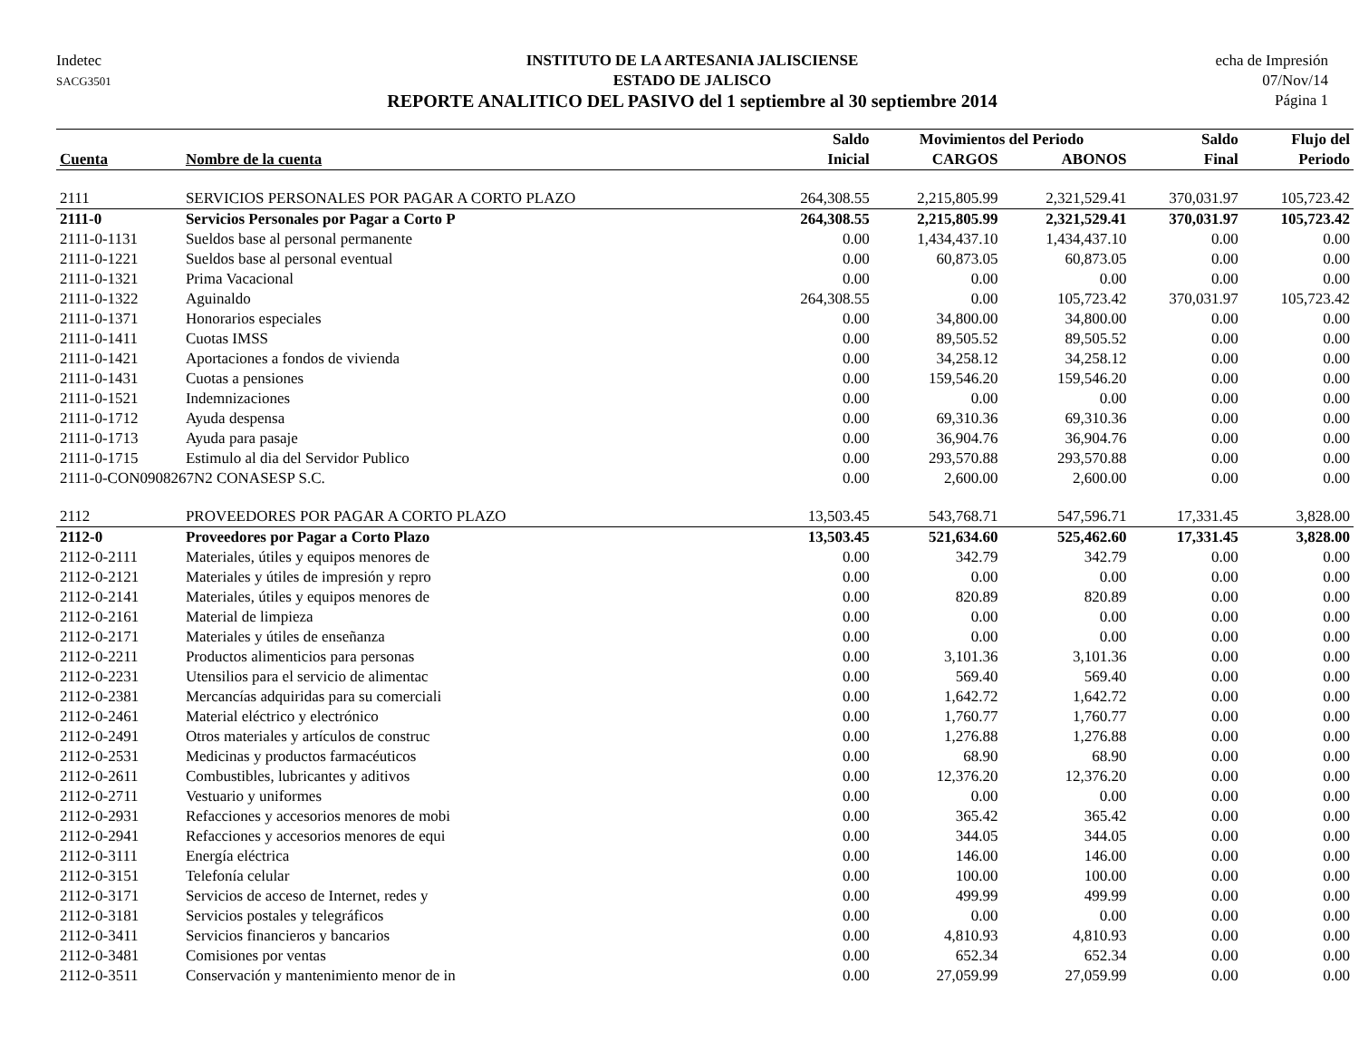Indetec
SACG3501
INSTITUTO DE LA ARTESANIA JALISCIENSE
ESTADO DE JALISCO
REPORTE ANALITICO DEL PASIVO del 1 septiembre al 30 septiembre 2014
echa de Impresión
07/Nov/14
Página 1
| | | Saldo | Movimientos del Periodo | | Saldo | Flujo del |
| --- | --- | --- | --- | --- | --- | --- |
| Cuenta | Nombre de la cuenta | Inicial | CARGOS | ABONOS | Final | Periodo |
| 2111 | SERVICIOS PERSONALES POR PAGAR A CORTO PLAZO | 264,308.55 | 2,215,805.99 | 2,321,529.41 | 370,031.97 | 105,723.42 |
| 2111-0 | Servicios Personales por Pagar a Corto P | 264,308.55 | 2,215,805.99 | 2,321,529.41 | 370,031.97 | 105,723.42 |
| 2111-0-1131 | Sueldos base al personal permanente | 0.00 | 1,434,437.10 | 1,434,437.10 | 0.00 | 0.00 |
| 2111-0-1221 | Sueldos base al personal eventual | 0.00 | 60,873.05 | 60,873.05 | 0.00 | 0.00 |
| 2111-0-1321 | Prima Vacacional | 0.00 | 0.00 | 0.00 | 0.00 | 0.00 |
| 2111-0-1322 | Aguinaldo | 264,308.55 | 0.00 | 105,723.42 | 370,031.97 | 105,723.42 |
| 2111-0-1371 | Honorarios especiales | 0.00 | 34,800.00 | 34,800.00 | 0.00 | 0.00 |
| 2111-0-1411 | Cuotas IMSS | 0.00 | 89,505.52 | 89,505.52 | 0.00 | 0.00 |
| 2111-0-1421 | Aportaciones a fondos de vivienda | 0.00 | 34,258.12 | 34,258.12 | 0.00 | 0.00 |
| 2111-0-1431 | Cuotas a pensiones | 0.00 | 159,546.20 | 159,546.20 | 0.00 | 0.00 |
| 2111-0-1521 | Indemnizaciones | 0.00 | 0.00 | 0.00 | 0.00 | 0.00 |
| 2111-0-1712 | Ayuda despensa | 0.00 | 69,310.36 | 69,310.36 | 0.00 | 0.00 |
| 2111-0-1713 | Ayuda para pasaje | 0.00 | 36,904.76 | 36,904.76 | 0.00 | 0.00 |
| 2111-0-1715 | Estimulo al dia del Servidor Publico | 0.00 | 293,570.88 | 293,570.88 | 0.00 | 0.00 |
| 2111-0-CON0908267N2 CONASESP S.C. | | 0.00 | 2,600.00 | 2,600.00 | 0.00 | 0.00 |
| 2112 | PROVEEDORES POR PAGAR A CORTO PLAZO | 13,503.45 | 543,768.71 | 547,596.71 | 17,331.45 | 3,828.00 |
| 2112-0 | Proveedores por Pagar a Corto Plazo | 13,503.45 | 521,634.60 | 525,462.60 | 17,331.45 | 3,828.00 |
| 2112-0-2111 | Materiales, útiles y equipos menores de | 0.00 | 342.79 | 342.79 | 0.00 | 0.00 |
| 2112-0-2121 | Materiales y útiles de impresión y repro | 0.00 | 0.00 | 0.00 | 0.00 | 0.00 |
| 2112-0-2141 | Materiales, útiles y equipos menores de | 0.00 | 820.89 | 820.89 | 0.00 | 0.00 |
| 2112-0-2161 | Material de limpieza | 0.00 | 0.00 | 0.00 | 0.00 | 0.00 |
| 2112-0-2171 | Materiales y útiles de enseñanza | 0.00 | 0.00 | 0.00 | 0.00 | 0.00 |
| 2112-0-2211 | Productos alimenticios para personas | 0.00 | 3,101.36 | 3,101.36 | 0.00 | 0.00 |
| 2112-0-2231 | Utensilios para el servicio de alimentac | 0.00 | 569.40 | 569.40 | 0.00 | 0.00 |
| 2112-0-2381 | Mercancías adquiridas para su comerciali | 0.00 | 1,642.72 | 1,642.72 | 0.00 | 0.00 |
| 2112-0-2461 | Material eléctrico y electrónico | 0.00 | 1,760.77 | 1,760.77 | 0.00 | 0.00 |
| 2112-0-2491 | Otros materiales y artículos de construc | 0.00 | 1,276.88 | 1,276.88 | 0.00 | 0.00 |
| 2112-0-2531 | Medicinas y productos farmacéuticos | 0.00 | 68.90 | 68.90 | 0.00 | 0.00 |
| 2112-0-2611 | Combustibles, lubricantes y aditivos | 0.00 | 12,376.20 | 12,376.20 | 0.00 | 0.00 |
| 2112-0-2711 | Vestuario y uniformes | 0.00 | 0.00 | 0.00 | 0.00 | 0.00 |
| 2112-0-2931 | Refacciones y accesorios menores de mobi | 0.00 | 365.42 | 365.42 | 0.00 | 0.00 |
| 2112-0-2941 | Refacciones y accesorios menores de equi | 0.00 | 344.05 | 344.05 | 0.00 | 0.00 |
| 2112-0-3111 | Energía eléctrica | 0.00 | 146.00 | 146.00 | 0.00 | 0.00 |
| 2112-0-3151 | Telefonía celular | 0.00 | 100.00 | 100.00 | 0.00 | 0.00 |
| 2112-0-3171 | Servicios de acceso de Internet, redes y | 0.00 | 499.99 | 499.99 | 0.00 | 0.00 |
| 2112-0-3181 | Servicios postales y telegráficos | 0.00 | 0.00 | 0.00 | 0.00 | 0.00 |
| 2112-0-3411 | Servicios financieros y bancarios | 0.00 | 4,810.93 | 4,810.93 | 0.00 | 0.00 |
| 2112-0-3481 | Comisiones por ventas | 0.00 | 652.34 | 652.34 | 0.00 | 0.00 |
| 2112-0-3511 | Conservación y mantenimiento menor de in | 0.00 | 27,059.99 | 27,059.99 | 0.00 | 0.00 |